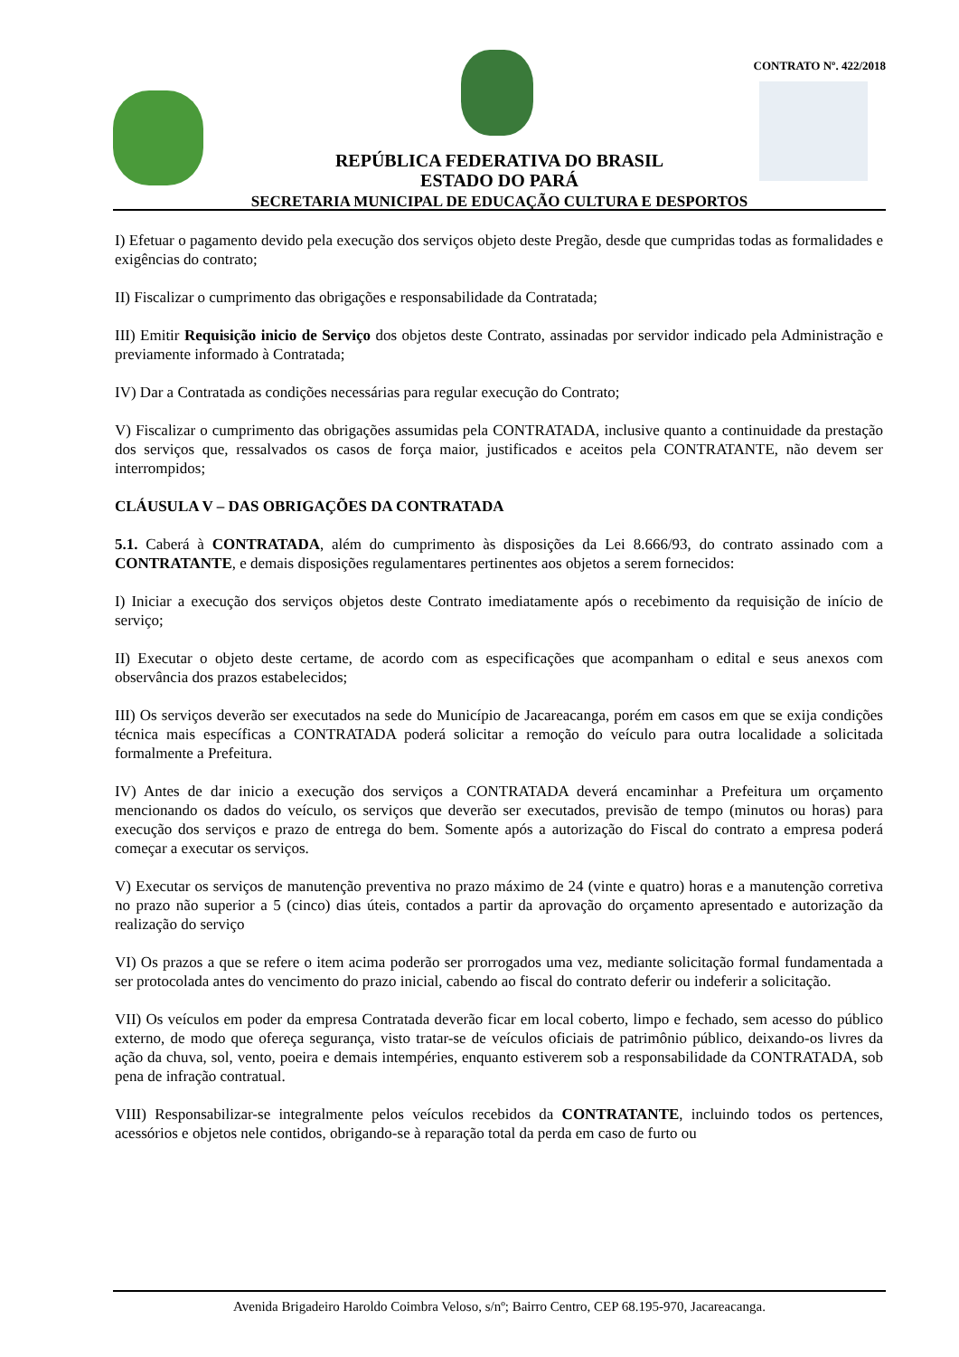CONTRATO Nº. 422/2018
REPÚBLICA FEDERATIVA DO BRASIL
ESTADO DO PARÁ
SECRETARIA MUNICIPAL DE EDUCAÇÃO CULTURA E DESPORTOS
I) Efetuar o pagamento devido pela execução dos serviços objeto deste Pregão, desde que cumpridas todas as formalidades e exigências do contrato;
II) Fiscalizar o cumprimento das obrigações e responsabilidade da Contratada;
III) Emitir Requisição inicio de Serviço dos objetos deste Contrato, assinadas por servidor indicado pela Administração e previamente informado à Contratada;
IV) Dar a Contratada as condições necessárias para regular execução do Contrato;
V) Fiscalizar o cumprimento das obrigações assumidas pela CONTRATADA, inclusive quanto a continuidade da prestação dos serviços que, ressalvados os casos de força maior, justificados e aceitos pela CONTRATANTE, não devem ser interrompidos;
CLÁUSULA V – DAS OBRIGAÇÕES DA CONTRATADA
5.1. Caberá à CONTRATADA, além do cumprimento às disposições da Lei 8.666/93, do contrato assinado com a CONTRATANTE, e demais disposições regulamentares pertinentes aos objetos a serem fornecidos:
I) Iniciar a execução dos serviços objetos deste Contrato imediatamente após o recebimento da requisição de início de serviço;
II) Executar o objeto deste certame, de acordo com as especificações que acompanham o edital e seus anexos com observância dos prazos estabelecidos;
III) Os serviços deverão ser executados na sede do Município de Jacareacanga, porém em casos em que se exija condições técnica mais específicas a CONTRATADA poderá solicitar a remoção do veículo para outra localidade a solicitada formalmente a Prefeitura.
IV) Antes de dar inicio a execução dos serviços a CONTRATADA deverá encaminhar a Prefeitura um orçamento mencionando os dados do veículo, os serviços que deverão ser executados, previsão de tempo (minutos ou horas) para execução dos serviços e prazo de entrega do bem. Somente após a autorização do Fiscal do contrato a empresa poderá começar a executar os serviços.
V) Executar os serviços de manutenção preventiva no prazo máximo de 24 (vinte e quatro) horas e a manutenção corretiva no prazo não superior a 5 (cinco) dias úteis, contados a partir da aprovação do orçamento apresentado e autorização da realização do serviço
VI) Os prazos a que se refere o item acima poderão ser prorrogados uma vez, mediante solicitação formal fundamentada a ser protocolada antes do vencimento do prazo inicial, cabendo ao fiscal do contrato deferir ou indeferir a solicitação.
VII) Os veículos em poder da empresa Contratada deverão ficar em local coberto, limpo e fechado, sem acesso do público externo, de modo que ofereça segurança, visto tratar-se de veículos oficiais de patrimônio público, deixando-os livres da ação da chuva, sol, vento, poeira e demais intempéries, enquanto estiverem sob a responsabilidade da CONTRATADA, sob pena de infração contratual.
VIII) Responsabilizar-se integralmente pelos veículos recebidos da CONTRATANTE, incluindo todos os pertences, acessórios e objetos nele contidos, obrigando-se à reparação total da perda em caso de furto ou
Avenida Brigadeiro Haroldo Coimbra Veloso, s/nº; Bairro Centro, CEP 68.195-970, Jacareacanga.